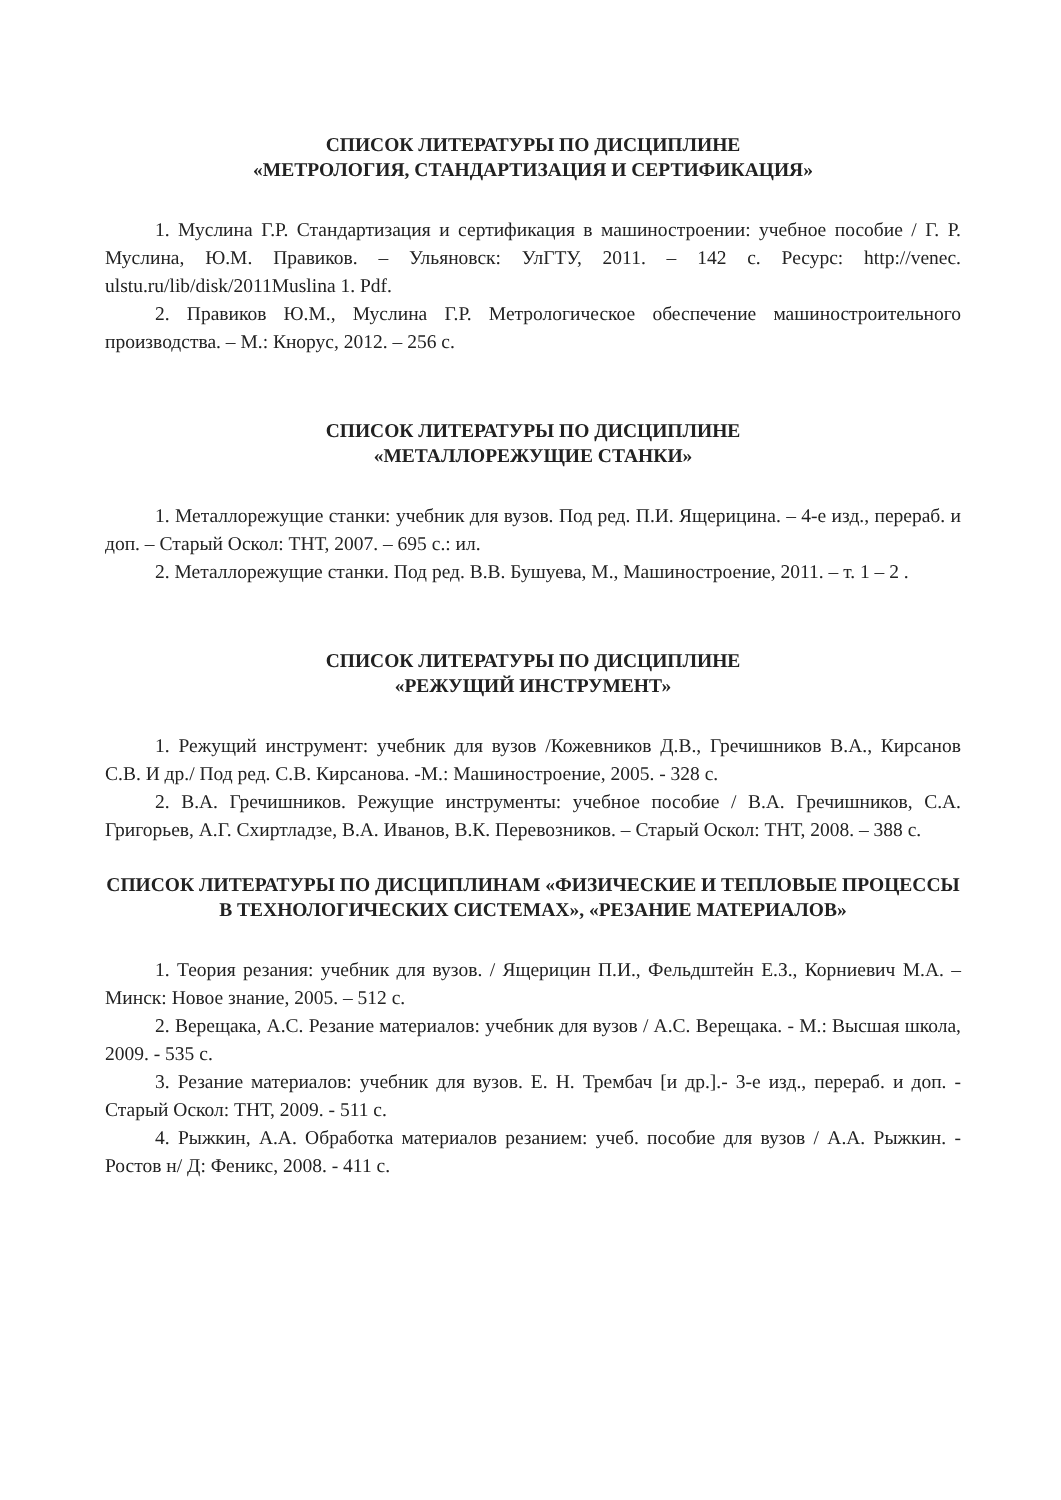СПИСОК ЛИТЕРАТУРЫ ПО ДИСЦИПЛИНЕ
«МЕТРОЛОГИЯ, СТАНДАРТИЗАЦИЯ И СЕРТИФИКАЦИЯ»
1. Муслина Г.Р. Стандартизация и сертификация в машиностроении: учебное пособие / Г. Р. Муслина, Ю.М. Правиков. – Ульяновск: УлГТУ, 2011. – 142 с. Ресурс: http://venec. ulstu.ru/lib/disk/2011Muslina 1. Pdf.
2. Правиков Ю.М., Муслина Г.Р. Метрологическое обеспечение машиностроительного производства. – М.: Кнорус, 2012. – 256 с.
СПИСОК ЛИТЕРАТУРЫ ПО ДИСЦИПЛИНЕ
«МЕТАЛЛОРЕЖУЩИЕ СТАНКИ»
1. Металлорежущие станки: учебник для вузов. Под ред. П.И. Ящерицина. – 4-е изд., перераб. и доп. – Старый Оскол: ТНТ, 2007. – 695 с.: ил.
2. Металлорежущие станки. Под ред. В.В. Бушуева, М., Машиностроение, 2011. – т. 1 – 2 .
СПИСОК ЛИТЕРАТУРЫ ПО ДИСЦИПЛИНЕ
«РЕЖУЩИЙ ИНСТРУМЕНТ»
1. Режущий инструмент: учебник для вузов /Кожевников Д.В., Гречишников В.А., Кирсанов С.В. И др./ Под ред. С.В. Кирсанова. -М.: Машиностроение, 2005. - 328 с.
2. В.А. Гречишников. Режущие инструменты: учебное пособие / В.А. Гречишников, С.А. Григорьев, А.Г. Схиртладзе, В.А. Иванов, В.К. Перевозников. – Старый Оскол: ТНТ, 2008. – 388 с.
СПИСОК ЛИТЕРАТУРЫ ПО ДИСЦИПЛИНАМ «ФИЗИЧЕСКИЕ И ТЕПЛОВЫЕ ПРОЦЕССЫ В ТЕХНОЛОГИЧЕСКИХ СИСТЕМАХ», «РЕЗАНИЕ МАТЕРИАЛОВ»
1. Теория резания: учебник для вузов. / Ящерицин П.И., Фельдштейн Е.З., Корниевич М.А. – Минск: Новое знание, 2005. – 512 с.
2. Верещака, А.С. Резание материалов: учебник для вузов / А.С. Верещака. - М.: Высшая школа, 2009. - 535 с.
3. Резание материалов: учебник для вузов. Е. Н. Трембач [и др.].- 3-е изд., перераб. и доп. - Старый Оскол: ТНТ, 2009. - 511 с.
4. Рыжкин, А.А. Обработка материалов резанием: учеб. пособие для вузов / А.А. Рыжкин. - Ростов н/ Д: Феникс, 2008. - 411 с.